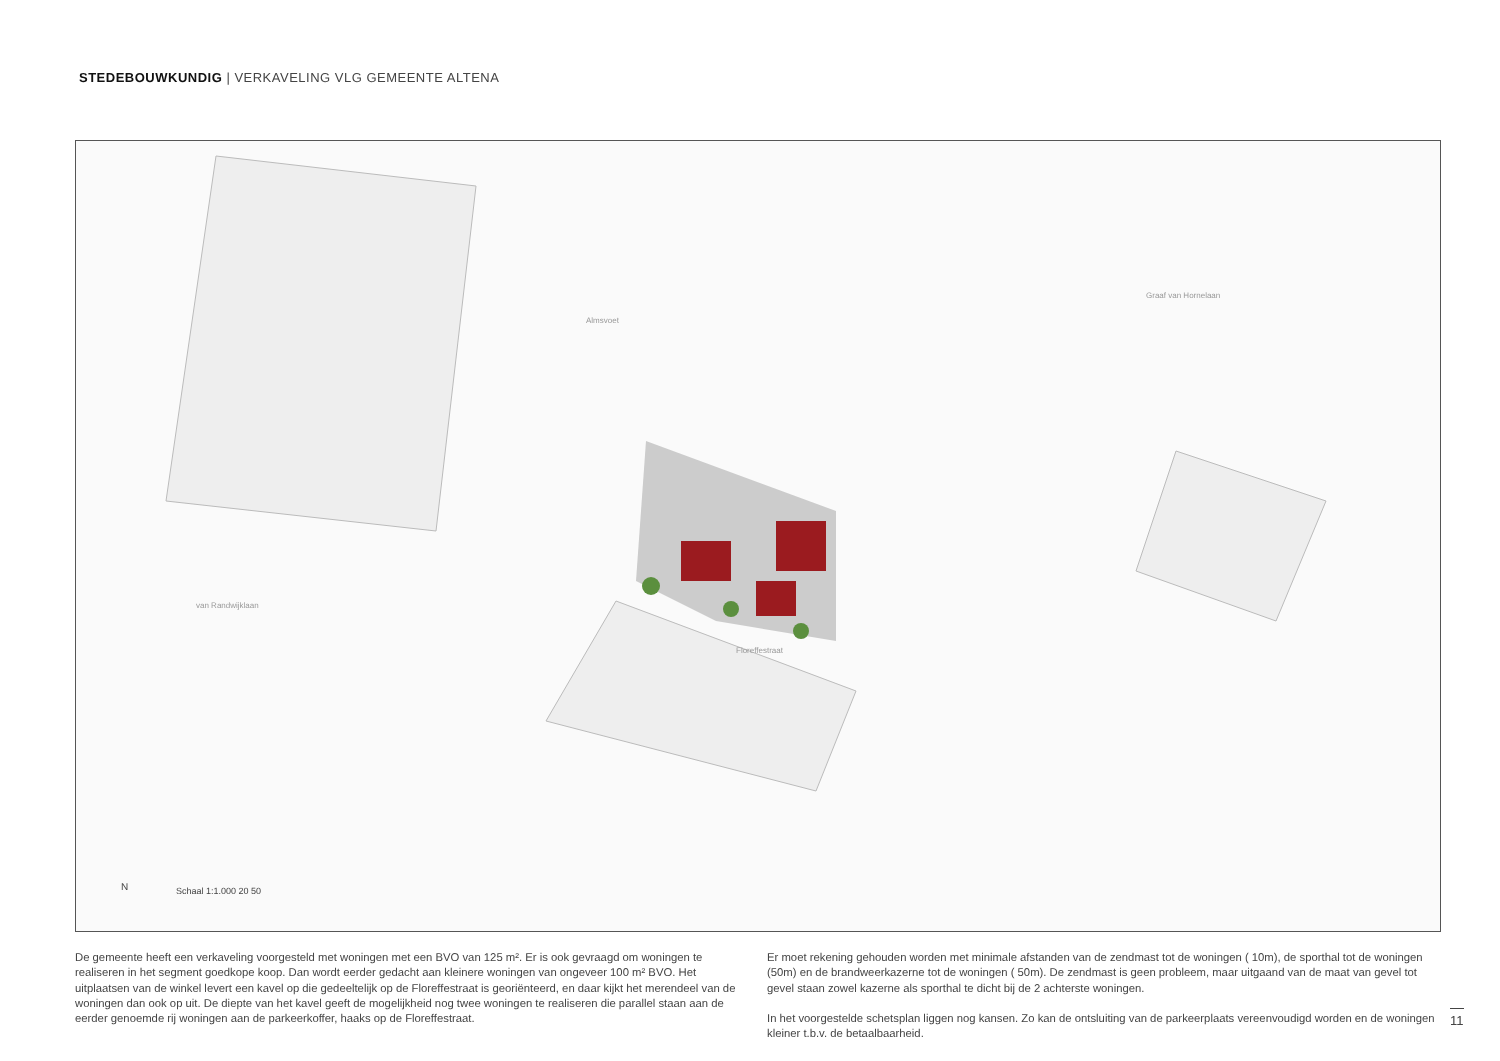STEDEBOUWKUNDIG | VERKAVELING VLG GEMEENTE ALTENA
N Schaal 1:1.000 20 50
van Randwijklaan
Almsvoet
Floreffestraat
Graaf van Hornelaan
De gemeente heeft een verkaveling voorgesteld met woningen met een BVO van 125 m². Er is ook gevraagd om woningen te realiseren in het segment goedkope koop. Dan wordt eerder gedacht aan kleinere woningen van ongeveer 100 m² BVO. Het uitplaatsen van de winkel levert een kavel op die gedeeltelijk op de Floreffestraat is georiënteerd, en daar kijkt het merendeel van de woningen dan ook op uit. De diepte van het kavel geeft de mogelijkheid nog twee woningen te realiseren die parallel staan aan de eerder genoemde rij woningen aan de parkeerkoffer, haaks op de Floreffestraat.
Er moet rekening gehouden worden met minimale afstanden van de zendmast tot de woningen ( 10m), de sporthal tot de woningen (50m) en de brandweerkazerne tot de woningen ( 50m). De zendmast is geen probleem, maar uitgaand van de maat van gevel tot gevel staan zowel kazerne als sporthal te dicht bij de 2 achterste woningen.
In het voorgestelde schetsplan liggen nog kansen. Zo kan de ontsluiting van de parkeerplaats vereenvoudigd worden en de woningen kleiner t.b.v. de betaalbaarheid.
11